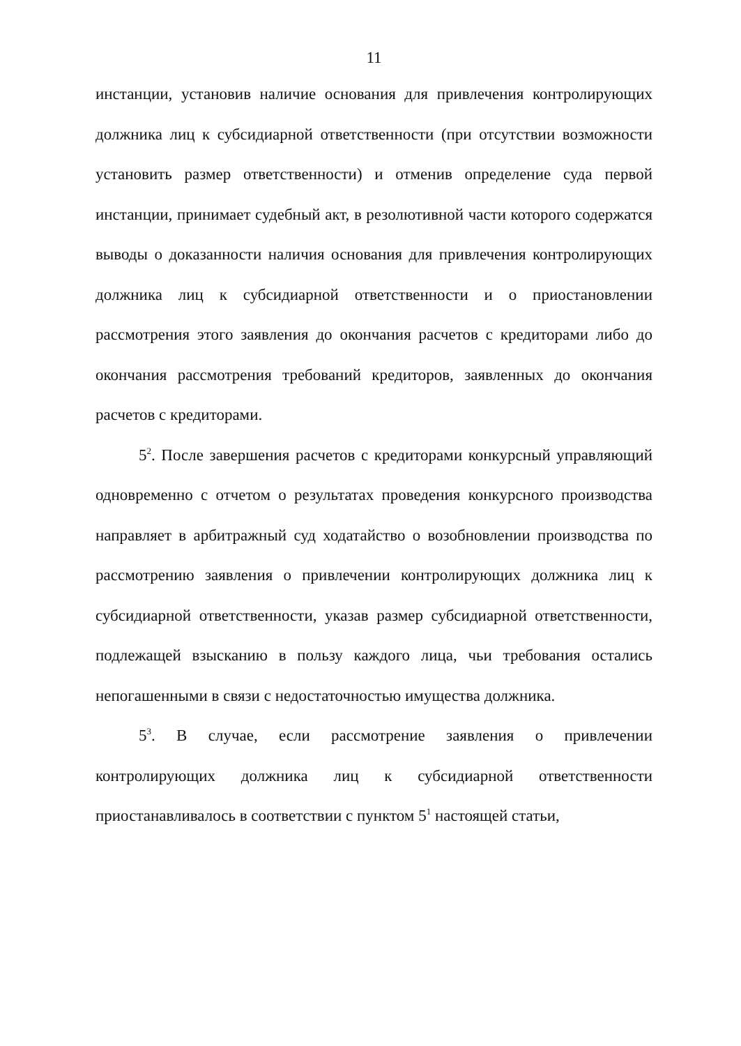11
инстанции, установив наличие основания для привлечения контролирующих должника лиц к субсидиарной ответственности (при отсутствии возможности установить размер ответственности) и отменив определение суда первой инстанции, принимает судебный акт, в резолютивной части которого содержатся выводы о доказанности наличия основания для привлечения контролирующих должника лиц к субсидиарной ответственности и о приостановлении рассмотрения этого заявления до окончания расчетов с кредиторами либо до окончания рассмотрения требований кредиторов, заявленных до окончания расчетов с кредиторами.
5<sup>2</sup>. После завершения расчетов с кредиторами конкурсный управляющий одновременно с отчетом о результатах проведения конкурсного производства направляет в арбитражный суд ходатайство о возобновлении производства по рассмотрению заявления о привлечении контролирующих должника лиц к субсидиарной ответственности, указав размер субсидиарной ответственности, подлежащей взысканию в пользу каждого лица, чьи требования остались непогашенными в связи с недостаточностью имущества должника.
5<sup>3</sup>. В случае, если рассмотрение заявления о привлечении контролирующих должника лиц к субсидиарной ответственности приостанавливалось в соответствии с пунктом 5<sup>1</sup> настоящей статьи,